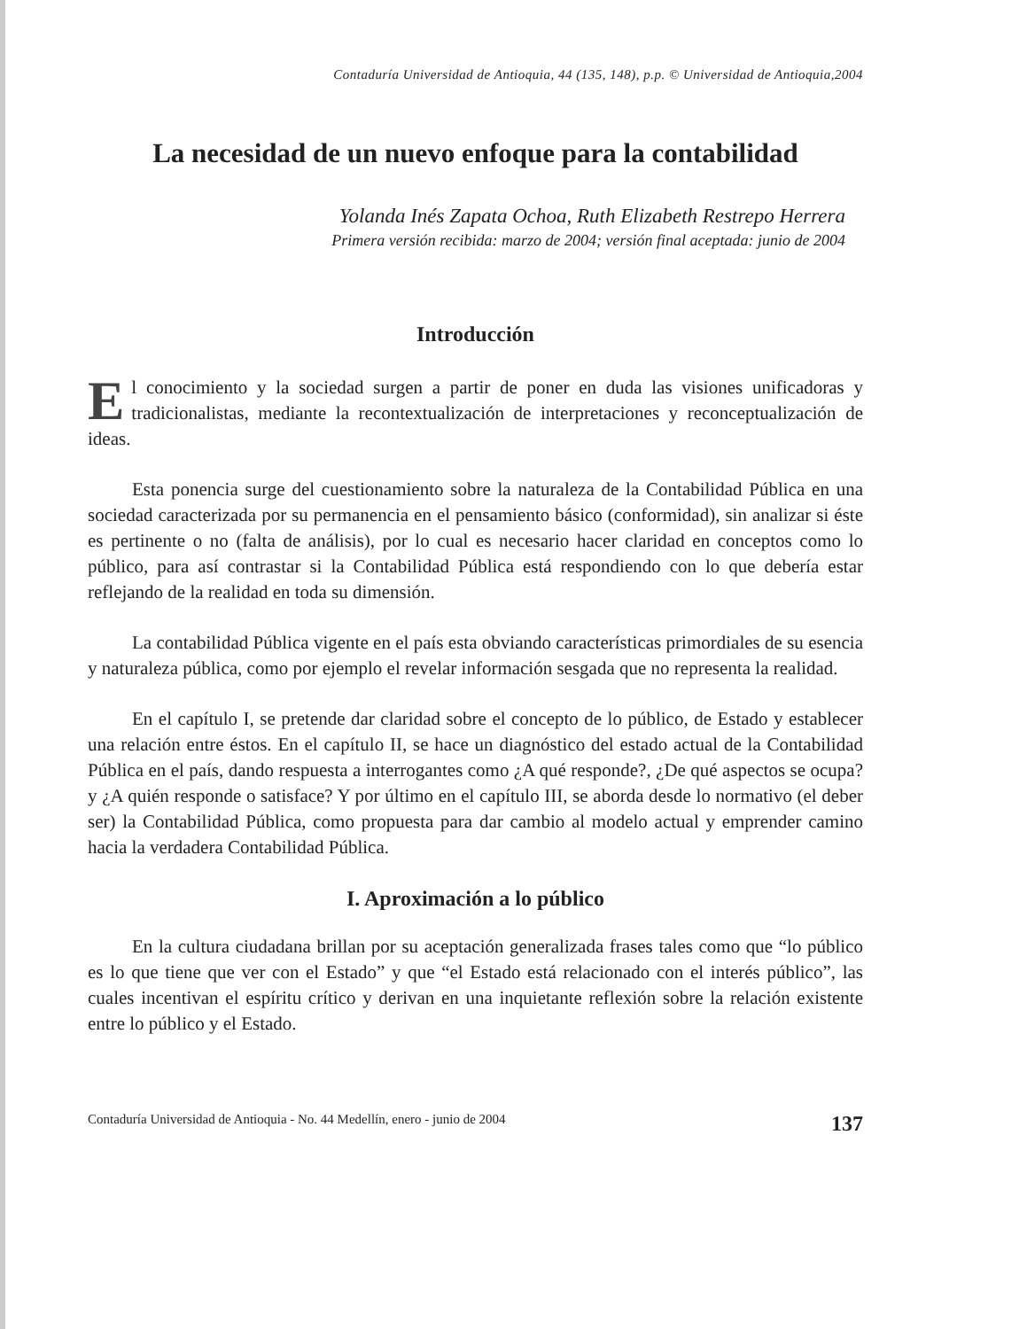Contaduría Universidad de Antioquia, 44 (135, 148), p.p. © Universidad de Antioquia,2004
La necesidad de un nuevo enfoque para la contabilidad
Yolanda Inés Zapata Ochoa, Ruth Elizabeth Restrepo Herrera
Primera versión recibida: marzo de 2004; versión final aceptada: junio de 2004
Introducción
El conocimiento y la sociedad surgen a partir de poner en duda las visiones unificadoras y tradicionalistas, mediante la recontextualización de interpretaciones y reconceptualización de ideas.
Esta ponencia surge del cuestionamiento sobre la naturaleza de la Contabilidad Pública en una sociedad caracterizada por su permanencia en el pensamiento básico (conformidad), sin analizar si éste es pertinente o no (falta de análisis), por lo cual es necesario hacer claridad en conceptos como lo público, para así contrastar si la Contabilidad Pública está respondiendo con lo que debería estar reflejando de la realidad en toda su dimensión.
La contabilidad Pública vigente en el país esta obviando características primordiales de su esencia y naturaleza pública, como por ejemplo el revelar información sesgada que no representa la realidad.
En el capítulo I, se pretende dar claridad sobre el concepto de lo público, de Estado y establecer una relación entre éstos. En el capítulo II, se hace un diagnóstico del estado actual de la Contabilidad Pública en el país, dando respuesta a interrogantes como ¿A qué responde?, ¿De qué aspectos se ocupa? y ¿A quién responde o satisface? Y por último en el capítulo III, se aborda desde lo normativo (el deber ser) la Contabilidad Pública, como propuesta para dar cambio al modelo actual y emprender camino hacia la verdadera Contabilidad Pública.
I. Aproximación a lo público
En la cultura ciudadana brillan por su aceptación generalizada frases tales como que “lo público es lo que tiene que ver con el Estado” y que “el Estado está relacionado con el interés público”, las cuales incentivan el espíritu crítico y derivan en una inquietante reflexión sobre la relación existente entre lo público y el Estado.
Contaduría Universidad de Antioquia - No. 44 Medellín, enero - junio de 2004 137